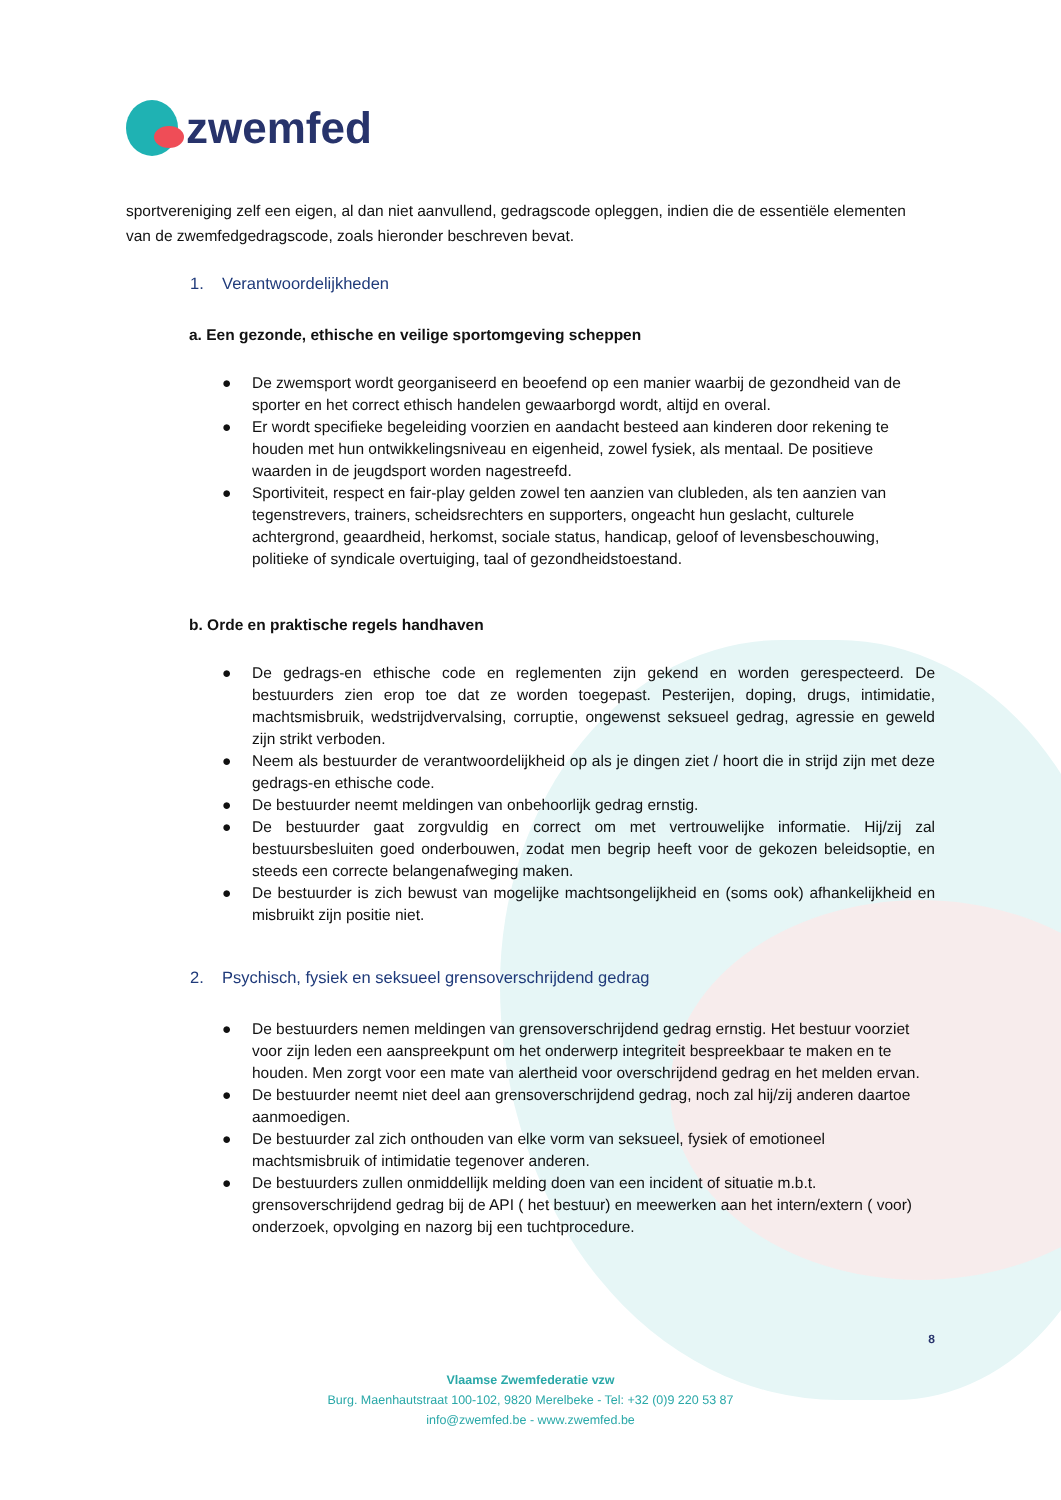zwemfed
sportvereniging zelf een eigen, al dan niet aanvullend, gedragscode opleggen, indien die de essentiële elementen van de zwemfedgedragscode, zoals hieronder beschreven bevat.
1. Verantwoordelijkheden
a. Een gezonde, ethische en veilige sportomgeving scheppen
● De zwemsport wordt georganiseerd en beoefend op een manier waarbij de gezondheid van de sporter en het correct ethisch handelen gewaarborgd wordt, altijd en overal.
● Er wordt specifieke begeleiding voorzien en aandacht besteed aan kinderen door rekening te houden met hun ontwikkelingsniveau en eigenheid, zowel fysiek, als mentaal. De positieve waarden in de jeugdsport worden nagestreefd.
● Sportiviteit, respect en fair-play gelden zowel ten aanzien van clubleden, als ten aanzien van tegenstrevers, trainers, scheidsrechters en supporters, ongeacht hun geslacht, culturele achtergrond, geaardheid, herkomst, sociale status, handicap, geloof of levensbeschouwing, politieke of syndicale overtuiging, taal of gezondheidstoestand.
b. Orde en praktische regels handhaven
● De gedrags-en ethische code en reglementen zijn gekend en worden gerespecteerd. De bestuurders zien erop toe dat ze worden toegepast. Pesterijen, doping, drugs, intimidatie, machtsmisbruik, wedstrijdvervalsing, corruptie, ongewenst seksueel gedrag, agressie en geweld zijn strikt verboden.
● Neem als bestuurder de verantwoordelijkheid op als je dingen ziet / hoort die in strijd zijn met deze gedrags-en ethische code.
● De bestuurder neemt meldingen van onbehoorlijk gedrag ernstig.
● De bestuurder gaat zorgvuldig en correct om met vertrouwelijke informatie. Hij/zij zal bestuursbesluiten goed onderbouwen, zodat men begrip heeft voor de gekozen beleidsoptie, en steeds een correcte belangenafweging maken.
● De bestuurder is zich bewust van mogelijke machtsongelijkheid en (soms ook) afhankelijkheid en misbruikt zijn positie niet.
2. Psychisch, fysiek en seksueel grensoverschrijdend gedrag
● De bestuurders nemen meldingen van grensoverschrijdend gedrag ernstig. Het bestuur voorziet voor zijn leden een aanspreekpunt om het onderwerp integriteit bespreekbaar te maken en te houden. Men zorgt voor een mate van alertheid voor overschrijdend gedrag en het melden ervan.
● De bestuurder neemt niet deel aan grensoverschrijdend gedrag, noch zal hij/zij anderen daartoe aanmoedigen.
● De bestuurder zal zich onthouden van elke vorm van seksueel, fysiek of emotioneel machtsmisbruik of intimidatie tegenover anderen.
● De bestuurders zullen onmiddellijk melding doen van een incident of situatie m.b.t. grensoverschrijdend gedrag bij de API ( het bestuur) en meewerken aan het intern/extern ( voor) onderzoek, opvolging en nazorg bij een tuchtprocedure.
8
Vlaamse Zwemfederatie vzw
Burg. Maenhautstraat 100-102, 9820 Merelbeke - Tel: +32 (0)9 220 53 87
info@zwemfed.be - www.zwemfed.be